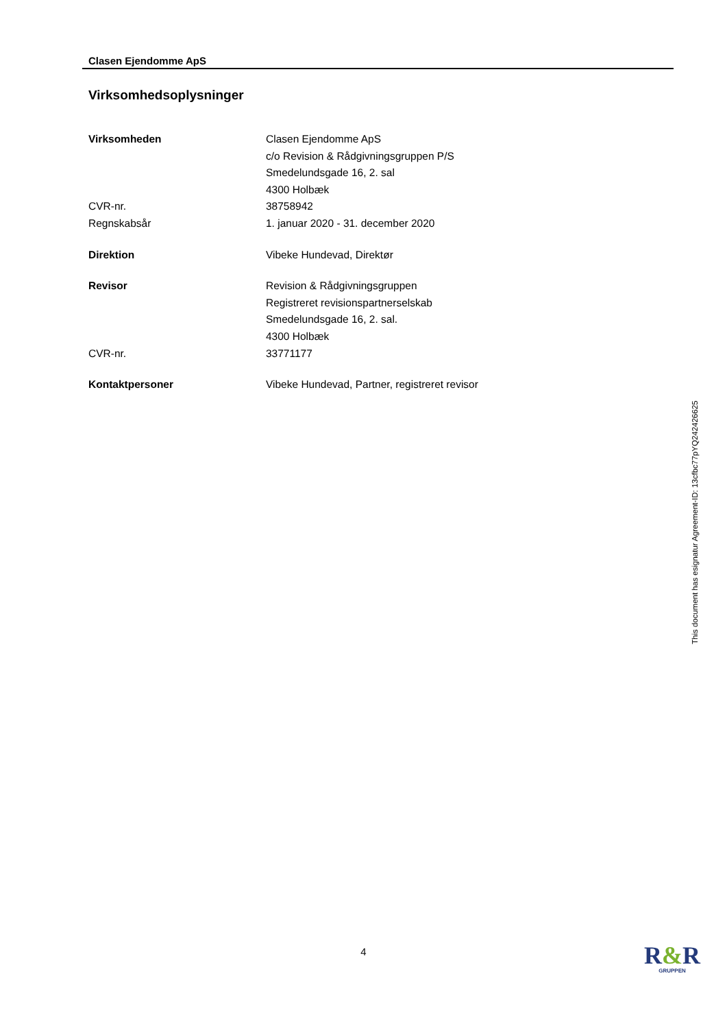Clasen Ejendomme ApS
Virksomhedsoplysninger
| Virksomheden | Clasen Ejendomme ApS |
| | c/o Revision & Rådgivningsgruppen P/S |
| | Smedelundsgade 16, 2. sal |
| | 4300 Holbæk |
| CVR-nr. | 38758942 |
| Regnskabsår | 1. januar 2020 - 31. december 2020 |
| Direktion | Vibeke Hundevad, Direktør |
| Revisor | Revision & Rådgivningsgruppen |
| | Registreret revisionspartnerselskab |
| | Smedelundsgade 16, 2. sal. |
| | 4300 Holbæk |
| CVR-nr. | 33771177 |
| Kontaktpersoner | Vibeke Hundevad, Partner, registreret revisor |
This document has esignatur Agreement-ID: 13cfbc77pYQ242426625
4 R&R
GRUPPEN